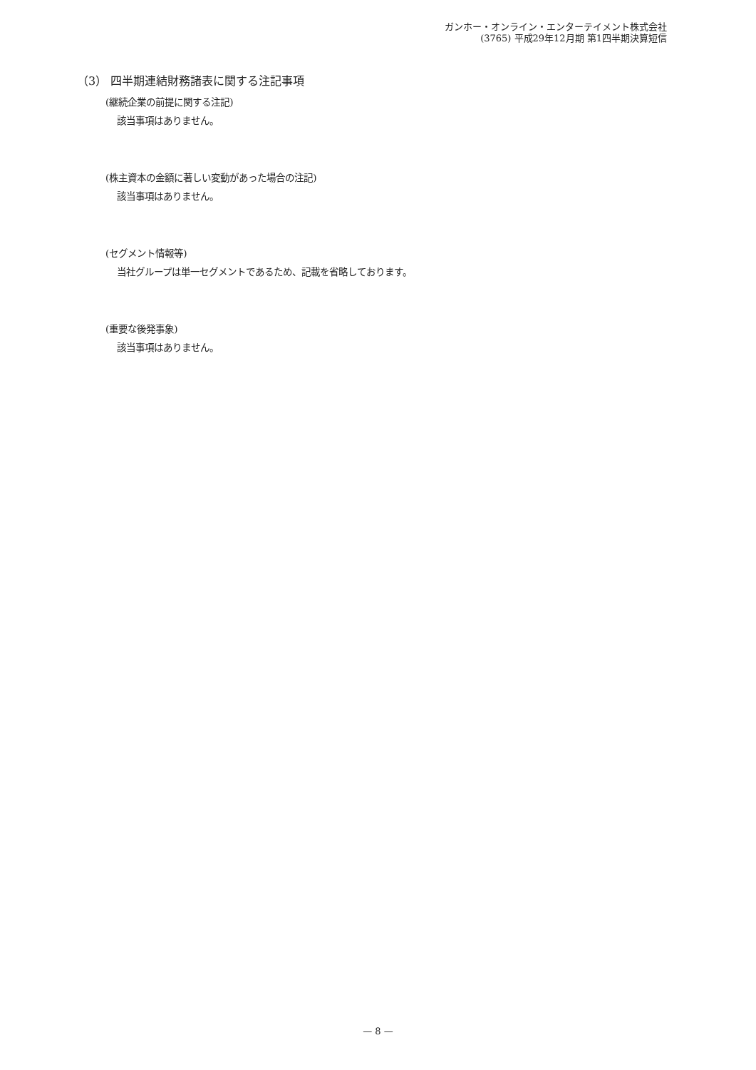ガンホー・オンライン・エンターテイメント株式会社
(3765) 平成29年12月期 第1四半期決算短信
（3） 四半期連結財務諸表に関する注記事項
(継続企業の前提に関する注記)
該当事項はありません。
(株主資本の金額に著しい変動があった場合の注記)
該当事項はありません。
(セグメント情報等)
当社グループは単一セグメントであるため、記載を省略しております。
(重要な後発事象)
該当事項はありません。
— 8 —